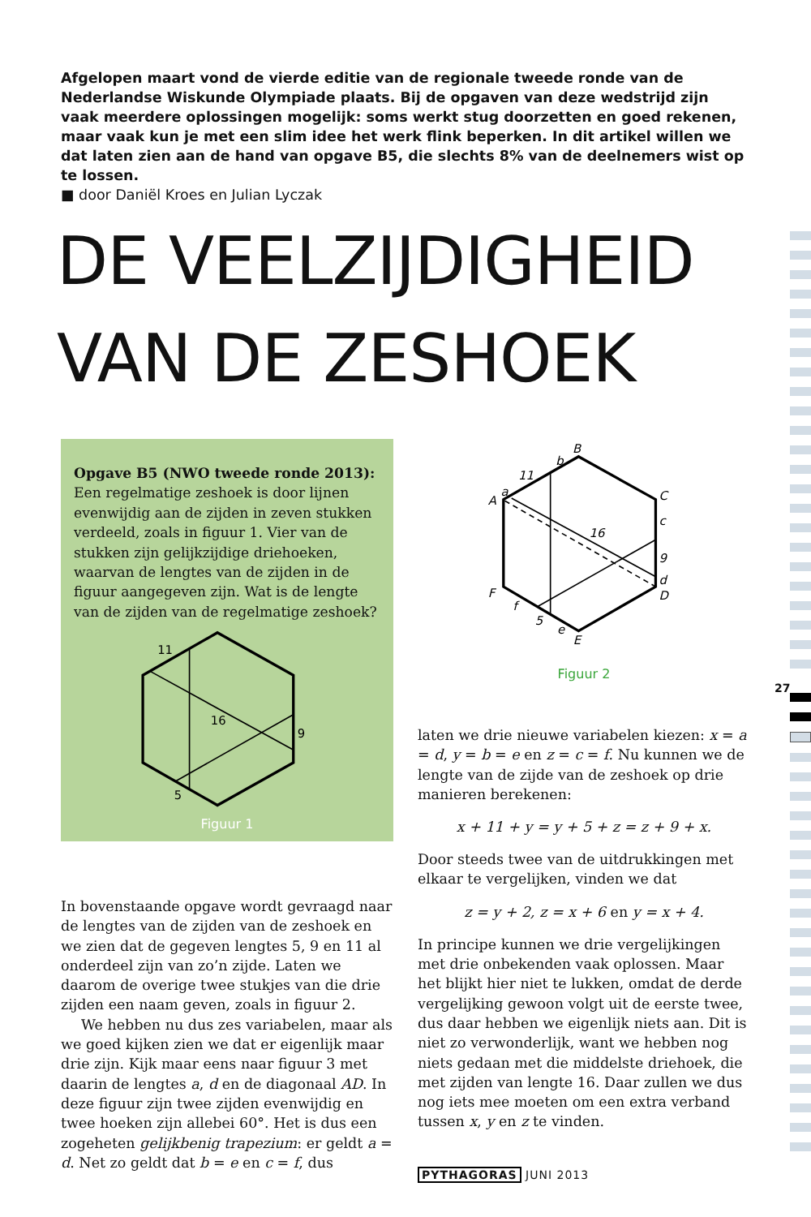Afgelopen maart vond de vierde editie van de regionale tweede ronde van de Nederlandse Wiskunde Olympiade plaats. Bij de opgaven van deze wedstrijd zijn vaak meerdere oplossingen mogelijk: soms werkt stug doorzetten en goed rekenen, maar vaak kun je met een slim idee het werk flink beperken. In dit artikel willen we dat laten zien aan de hand van opgave B5, die slechts 8% van de deelnemers wist op te lossen.
■ door Daniël Kroes en Julian Lyczak
DE VEELZIJDIGHEID
VAN DE ZESHOEK
Opgave B5 (NWO tweede ronde 2013):
Een regelmatige zeshoek is door lijnen evenwijdig aan de zijden in zeven stukken verdeeld, zoals in figuur 1. Vier van de stukken zijn gelijkzijdige driehoeken, waarvan de lengtes van de zijden in de figuur aangegeven zijn. Wat is de lengte van de zijden van de regelmatige zeshoek?
11
16
9
5
Figuur 1
In bovenstaande opgave wordt gevraagd naar de lengtes van de zijden van de zeshoek en we zien dat de gegeven lengtes 5, 9 en 11 al onderdeel zijn van zo’n zijde. Laten we daarom de overige twee stukjes van die drie zijden een naam geven, zoals in figuur 2.
We hebben nu dus zes variabelen, maar als we goed kijken zien we dat er eigenlijk maar drie zijn. Kijk maar eens naar figuur 3 met daarin de lengtes a, d en de diagonaal AD. In deze figuur zijn twee zijden evenwijdig en twee hoeken zijn allebei 60°. Het is dus een zogeheten gelijkbenig trapezium: er geldt a = d. Net zo geldt dat b = e en c = f, dus
B
b
11
a
A
C
c
16
9
d
D
F
f
5
e
E
Figuur 2
laten we drie nieuwe variabelen kiezen: x = a = d, y = b = e en z = c = f. Nu kunnen we de lengte van de zijde van de zeshoek op drie manieren berekenen:
x + 11 + y = y + 5 + z = z + 9 + x.
Door steeds twee van de uitdrukkingen met elkaar te vergelijken, vinden we dat
z = y + 2, z = x + 6 en y = x + 4.
In principe kunnen we drie vergelijkingen met drie onbekenden vaak oplossen. Maar het blijkt hier niet te lukken, omdat de derde vergelijking gewoon volgt uit de eerste twee, dus daar hebben we eigenlijk niets aan. Dit is niet zo verwonderlijk, want we hebben nog niets gedaan met die middelste driehoek, die met zijden van lengte 16. Daar zullen we dus nog iets mee moeten om een extra verband tussen x, y en z te vinden.
27
PYTHAGORAS JUNI 2013